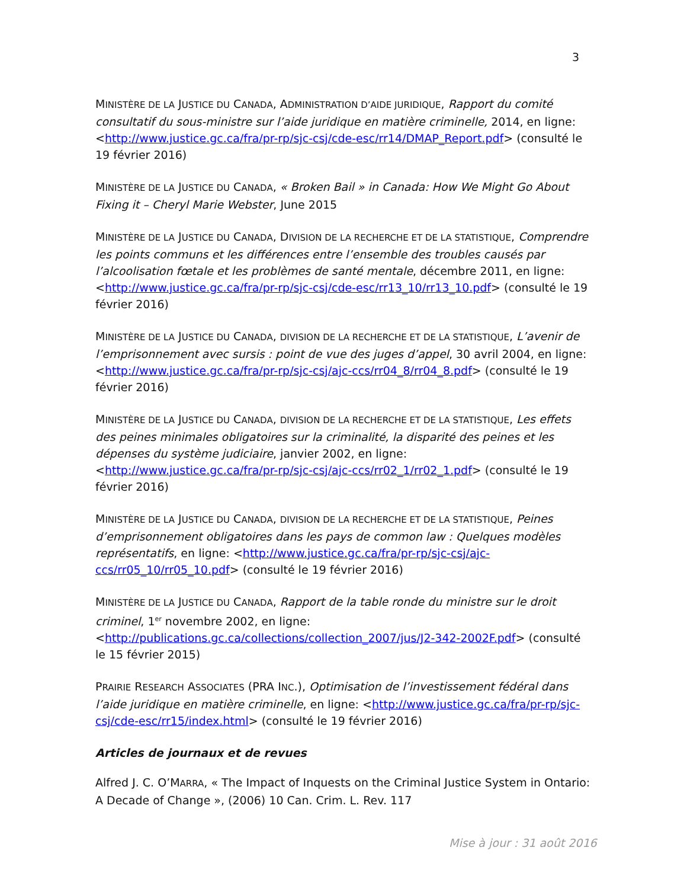3
MINISTÈRE DE LA JUSTICE DU CANADA, ADMINISTRATION D’AIDE JURIDIQUE, Rapport du comité consultatif du sous-ministre sur l’aide juridique en matière criminelle, 2014, en ligne: <http://www.justice.gc.ca/fra/pr-rp/sjc-csj/cde-esc/rr14/DMAP_Report.pdf> (consulté le 19 février 2016)
MINISTÈRE DE LA JUSTICE DU CANADA, « Broken Bail » in Canada: How We Might Go About Fixing it – Cheryl Marie Webster, June 2015
MINISTÈRE DE LA JUSTICE DU CANADA, DIVISION DE LA RECHERCHE ET DE LA STATISTIQUE, Comprendre les points communs et les différences entre l’ensemble des troubles causés par l’alcoolisation fœtale et les problèmes de santé mentale, décembre 2011, en ligne: <http://www.justice.gc.ca/fra/pr-rp/sjc-csj/cde-esc/rr13_10/rr13_10.pdf> (consulté le 19 février 2016)
MINISTÈRE DE LA JUSTICE DU CANADA, DIVISION DE LA RECHERCHE ET DE LA STATISTIQUE, L’avenir de l’emprisonnement avec sursis : point de vue des juges d’appel, 30 avril 2004, en ligne: <http://www.justice.gc.ca/fra/pr-rp/sjc-csj/ajc-ccs/rr04_8/rr04_8.pdf> (consulté le 19 février 2016)
MINISTÈRE DE LA JUSTICE DU CANADA, DIVISION DE LA RECHERCHE ET DE LA STATISTIQUE, Les effets des peines minimales obligatoires sur la criminalité, la disparité des peines et les dépenses du système judiciaire, janvier 2002, en ligne: <http://www.justice.gc.ca/fra/pr-rp/sjc-csj/ajc-ccs/rr02_1/rr02_1.pdf> (consulté le 19 février 2016)
MINISTÈRE DE LA JUSTICE DU CANADA, DIVISION DE LA RECHERCHE ET DE LA STATISTIQUE, Peines d’emprisonnement obligatoires dans les pays de common law : Quelques modèles représentatifs, en ligne: <http://www.justice.gc.ca/fra/pr-rp/sjc-csj/ajc-ccs/rr05_10/rr05_10.pdf> (consulté le 19 février 2016)
MINISTÈRE DE LA JUSTICE DU CANADA, Rapport de la table ronde du ministre sur le droit criminel, 1<sup>er</sup> novembre 2002, en ligne: <http://publications.gc.ca/collections/collection_2007/jus/J2-342-2002F.pdf> (consulté le 15 février 2015)
PRAIRIE RESEARCH ASSOCIATES (PRA INC.), Optimisation de l’investissement fédéral dans l’aide juridique en matière criminelle, en ligne: <http://www.justice.gc.ca/fra/pr-rp/sjc-csj/cde-esc/rr15/index.html> (consulté le 19 février 2016)
Articles de journaux et de revues
Alfred J. C. O’MARRA, « The Impact of Inquests on the Criminal Justice System in Ontario: A Decade of Change », (2006) 10 Can. Crim. L. Rev. 117
Mise à jour : 31 août 2016